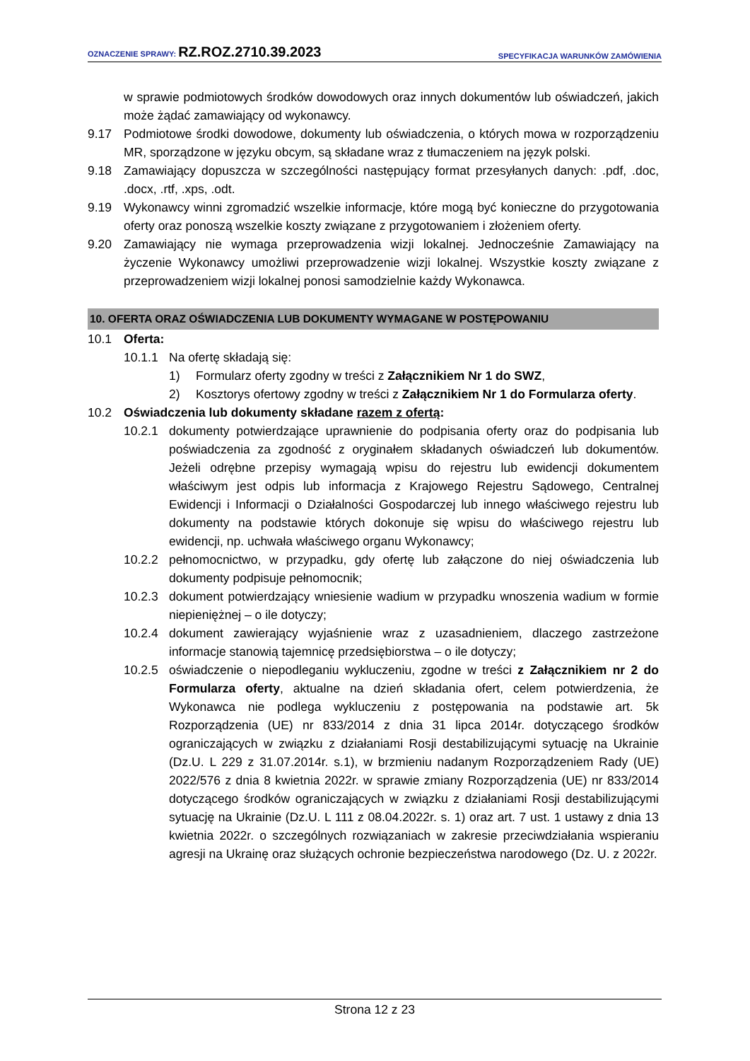OZNACZENIE SPRAWY: RZ.ROZ.2710.39.2023
SPECYFIKACJA WARUNKÓW ZAMÓWIENIA
w sprawie podmiotowych środków dowodowych oraz innych dokumentów lub oświadczeń, jakich może żądać zamawiający od wykonawcy.
9.17 Podmiotowe środki dowodowe, dokumenty lub oświadczenia, o których mowa w rozporządzeniu MR, sporządzone w języku obcym, są składane wraz z tłumaczeniem na język polski.
9.18 Zamawiający dopuszcza w szczególności następujący format przesyłanych danych: .pdf, .doc, .docx, .rtf, .xps, .odt.
9.19 Wykonawcy winni zgromadzić wszelkie informacje, które mogą być konieczne do przygotowania oferty oraz ponoszą wszelkie koszty związane z przygotowaniem i złożeniem oferty.
9.20 Zamawiający nie wymaga przeprowadzenia wizji lokalnej. Jednocześnie Zamawiający na życzenie Wykonawcy umożliwi przeprowadzenie wizji lokalnej. Wszystkie koszty związane z przeprowadzeniem wizji lokalnej ponosi samodzielnie każdy Wykonawca.
10. OFERTA ORAZ OŚWIADCZENIA LUB DOKUMENTY WYMAGANE W POSTĘPOWANIU
10.1 Oferta:
10.1.1 Na ofertę składają się:
1) Formularz oferty zgodny w treści z Załącznikiem Nr 1 do SWZ,
2) Kosztorys ofertowy zgodny w treści z Załącznikiem Nr 1 do Formularza oferty.
10.2 Oświadczenia lub dokumenty składane razem z ofertą:
10.2.1 dokumenty potwierdzające uprawnienie do podpisania oferty oraz do podpisania lub poświadczenia za zgodność z oryginałem składanych oświadczeń lub dokumentów. Jeżeli odrębne przepisy wymagają wpisu do rejestru lub ewidencji dokumentem właściwym jest odpis lub informacja z Krajowego Rejestru Sądowego, Centralnej Ewidencji i Informacji o Działalności Gospodarczej lub innego właściwego rejestru lub dokumenty na podstawie których dokonuje się wpisu do właściwego rejestru lub ewidencji, np. uchwała właściwego organu Wykonawcy;
10.2.2 pełnomocnictwo, w przypadku, gdy ofertę lub załączone do niej oświadczenia lub dokumenty podpisuje pełnomocnik;
10.2.3 dokument potwierdzający wniesienie wadium w przypadku wnoszenia wadium w formie niepieniężnej – o ile dotyczy;
10.2.4 dokument zawierający wyjaśnienie wraz z uzasadnieniem, dlaczego zastrzeżone informacje stanowią tajemnicę przedsiębiorstwa – o ile dotyczy;
10.2.5 oświadczenie o niepodleganiu wykluczeniu, zgodne w treści z Załącznikiem nr 2 do Formularza oferty, aktualne na dzień składania ofert, celem potwierdzenia, że Wykonawca nie podlega wykluczeniu z postępowania na podstawie art. 5k Rozporządzenia (UE) nr 833/2014 z dnia 31 lipca 2014r. dotyczącego środków ograniczających w związku z działaniami Rosji destabilizującymi sytuację na Ukrainie (Dz.U. L 229 z 31.07.2014r. s.1), w brzmieniu nadanym Rozporządzeniem Rady (UE) 2022/576 z dnia 8 kwietnia 2022r. w sprawie zmiany Rozporządzenia (UE) nr 833/2014 dotyczącego środków ograniczających w związku z działaniami Rosji destabilizującymi sytuację na Ukrainie (Dz.U. L 111 z 08.04.2022r. s. 1) oraz art. 7 ust. 1 ustawy z dnia 13 kwietnia 2022r. o szczególnych rozwiązaniach w zakresie przeciwdziałania wspieraniu agresji na Ukrainę oraz służących ochronie bezpieczeństwa narodowego (Dz. U. z 2022r.
Strona 12 z 23